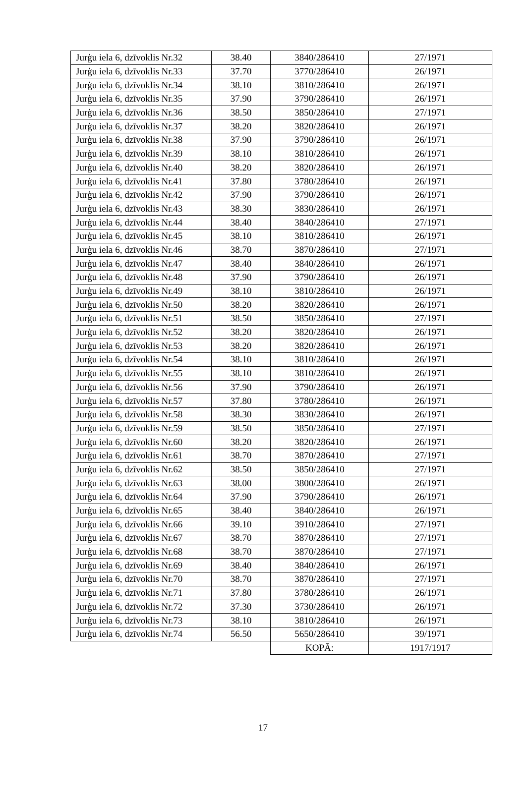| Jurģu iela 6, dzīvoklis Nr.32 | 38.40 | 3840/286410 | 27/1971 |
| Jurģu iela 6, dzīvoklis Nr.33 | 37.70 | 3770/286410 | 26/1971 |
| Jurģu iela 6, dzīvoklis Nr.34 | 38.10 | 3810/286410 | 26/1971 |
| Jurģu iela 6, dzīvoklis Nr.35 | 37.90 | 3790/286410 | 26/1971 |
| Jurģu iela 6, dzīvoklis Nr.36 | 38.50 | 3850/286410 | 27/1971 |
| Jurģu iela 6, dzīvoklis Nr.37 | 38.20 | 3820/286410 | 26/1971 |
| Jurģu iela 6, dzīvoklis Nr.38 | 37.90 | 3790/286410 | 26/1971 |
| Jurģu iela 6, dzīvoklis Nr.39 | 38.10 | 3810/286410 | 26/1971 |
| Jurģu iela 6, dzīvoklis Nr.40 | 38.20 | 3820/286410 | 26/1971 |
| Jurģu iela 6, dzīvoklis Nr.41 | 37.80 | 3780/286410 | 26/1971 |
| Jurģu iela 6, dzīvoklis Nr.42 | 37.90 | 3790/286410 | 26/1971 |
| Jurģu iela 6, dzīvoklis Nr.43 | 38.30 | 3830/286410 | 26/1971 |
| Jurģu iela 6, dzīvoklis Nr.44 | 38.40 | 3840/286410 | 27/1971 |
| Jurģu iela 6, dzīvoklis Nr.45 | 38.10 | 3810/286410 | 26/1971 |
| Jurģu iela 6, dzīvoklis Nr.46 | 38.70 | 3870/286410 | 27/1971 |
| Jurģu iela 6, dzīvoklis Nr.47 | 38.40 | 3840/286410 | 26/1971 |
| Jurģu iela 6, dzīvoklis Nr.48 | 37.90 | 3790/286410 | 26/1971 |
| Jurģu iela 6, dzīvoklis Nr.49 | 38.10 | 3810/286410 | 26/1971 |
| Jurģu iela 6, dzīvoklis Nr.50 | 38.20 | 3820/286410 | 26/1971 |
| Jurģu iela 6, dzīvoklis Nr.51 | 38.50 | 3850/286410 | 27/1971 |
| Jurģu iela 6, dzīvoklis Nr.52 | 38.20 | 3820/286410 | 26/1971 |
| Jurģu iela 6, dzīvoklis Nr.53 | 38.20 | 3820/286410 | 26/1971 |
| Jurģu iela 6, dzīvoklis Nr.54 | 38.10 | 3810/286410 | 26/1971 |
| Jurģu iela 6, dzīvoklis Nr.55 | 38.10 | 3810/286410 | 26/1971 |
| Jurģu iela 6, dzīvoklis Nr.56 | 37.90 | 3790/286410 | 26/1971 |
| Jurģu iela 6, dzīvoklis Nr.57 | 37.80 | 3780/286410 | 26/1971 |
| Jurģu iela 6, dzīvoklis Nr.58 | 38.30 | 3830/286410 | 26/1971 |
| Jurģu iela 6, dzīvoklis Nr.59 | 38.50 | 3850/286410 | 27/1971 |
| Jurģu iela 6, dzīvoklis Nr.60 | 38.20 | 3820/286410 | 26/1971 |
| Jurģu iela 6, dzīvoklis Nr.61 | 38.70 | 3870/286410 | 27/1971 |
| Jurģu iela 6, dzīvoklis Nr.62 | 38.50 | 3850/286410 | 27/1971 |
| Jurģu iela 6, dzīvoklis Nr.63 | 38.00 | 3800/286410 | 26/1971 |
| Jurģu iela 6, dzīvoklis Nr.64 | 37.90 | 3790/286410 | 26/1971 |
| Jurģu iela 6, dzīvoklis Nr.65 | 38.40 | 3840/286410 | 26/1971 |
| Jurģu iela 6, dzīvoklis Nr.66 | 39.10 | 3910/286410 | 27/1971 |
| Jurģu iela 6, dzīvoklis Nr.67 | 38.70 | 3870/286410 | 27/1971 |
| Jurģu iela 6, dzīvoklis Nr.68 | 38.70 | 3870/286410 | 27/1971 |
| Jurģu iela 6, dzīvoklis Nr.69 | 38.40 | 3840/286410 | 26/1971 |
| Jurģu iela 6, dzīvoklis Nr.70 | 38.70 | 3870/286410 | 27/1971 |
| Jurģu iela 6, dzīvoklis Nr.71 | 37.80 | 3780/286410 | 26/1971 |
| Jurģu iela 6, dzīvoklis Nr.72 | 37.30 | 3730/286410 | 26/1971 |
| Jurģu iela 6, dzīvoklis Nr.73 | 38.10 | 3810/286410 | 26/1971 |
| Jurģu iela 6, dzīvoklis Nr.74 | 56.50 | 5650/286410 | 39/1971 |
| | | KOPĀ: | 1917/1917 |
17